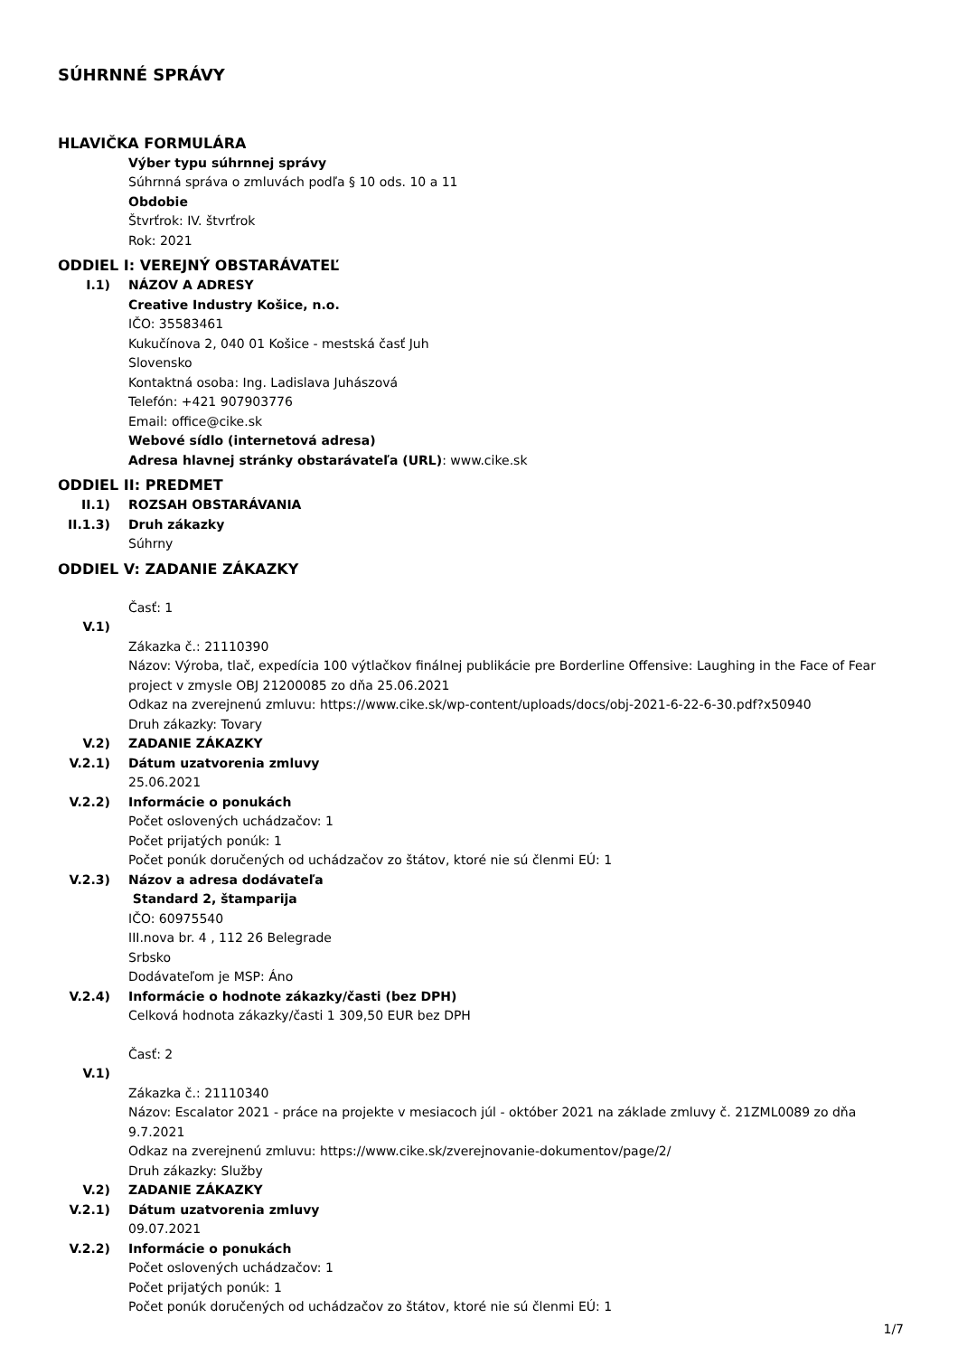SÚHRNNÉ SPRÁVY
HLAVIČKA FORMULÁRA
Výber typu súhrnnej správy
Súhrnná správa o zmluvách podľa § 10 ods. 10 a 11
Obdobie
Štvrťrok: IV. štvrťrok
Rok: 2021
ODDIEL I: VEREJNÝ OBSTARÁVATEĽ
I.1) NÁZOV A ADRESY
Creative Industry Košice, n.o.
IČO: 35583461
Kukučínova 2, 040 01 Košice - mestská časť Juh
Slovensko
Kontaktná osoba: Ing. Ladislava Juhászová
Telefón: +421 907903776
Email: office@cike.sk
Webové sídlo (internetová adresa)
Adresa hlavnej stránky obstarávateľa (URL): www.cike.sk
ODDIEL II: PREDMET
II.1) ROZSAH OBSTARÁVANIA
II.1.3)
Druh zákazky
Súhrny
ODDIEL V: ZADANIE ZÁKAZKY
Časť: 1
V.1)
Zákazka č.: 21110390
Názov: Výroba, tlač, expedícia 100 výtlačkov finálnej publikácie pre Borderline Offensive: Laughing in the Face of Fear project v zmysle OBJ 21200085 zo dňa 25.06.2021
Odkaz na zverejnenú zmluvu: https://www.cike.sk/wp-content/uploads/docs/obj-2021-6-22-6-30.pdf?x50940
Druh zákazky: Tovary
V.2) ZADANIE ZÁKAZKY
V.2.1) Dátum uzatvorenia zmluvy
25.06.2021
V.2.2) Informácie o ponukách
Počet oslovených uchádzačov: 1
Počet prijatých ponúk: 1
Počet ponúk doručených od uchádzačov zo štátov, ktoré nie sú členmi EÚ: 1
V.2.3) Názov a adresa dodávateľa
Standard 2, štamparija
IČO: 60975540
III.nova br. 4 , 112 26 Belegrade
Srbsko
Dodávateľom je MSP: Áno
V.2.4) Informácie o hodnote zákazky/časti (bez DPH)
Celková hodnota zákazky/časti 1 309,50 EUR bez DPH
Časť: 2
V.1)
Zákazka č.: 21110340
Názov: Escalator 2021 - práce na projekte v mesiacoch júl - október 2021 na základe zmluvy č. 21ZML0089 zo dňa 9.7.2021
Odkaz na zverejnenú zmluvu: https://www.cike.sk/zverejnovanie-dokumentov/page/2/
Druh zákazky: Služby
V.2) ZADANIE ZÁKAZKY
V.2.1) Dátum uzatvorenia zmluvy
09.07.2021
V.2.2) Informácie o ponukách
Počet oslovených uchádzačov: 1
Počet prijatých ponúk: 1
Počet ponúk doručených od uchádzačov zo štátov, ktoré nie sú členmi EÚ: 1
1/7